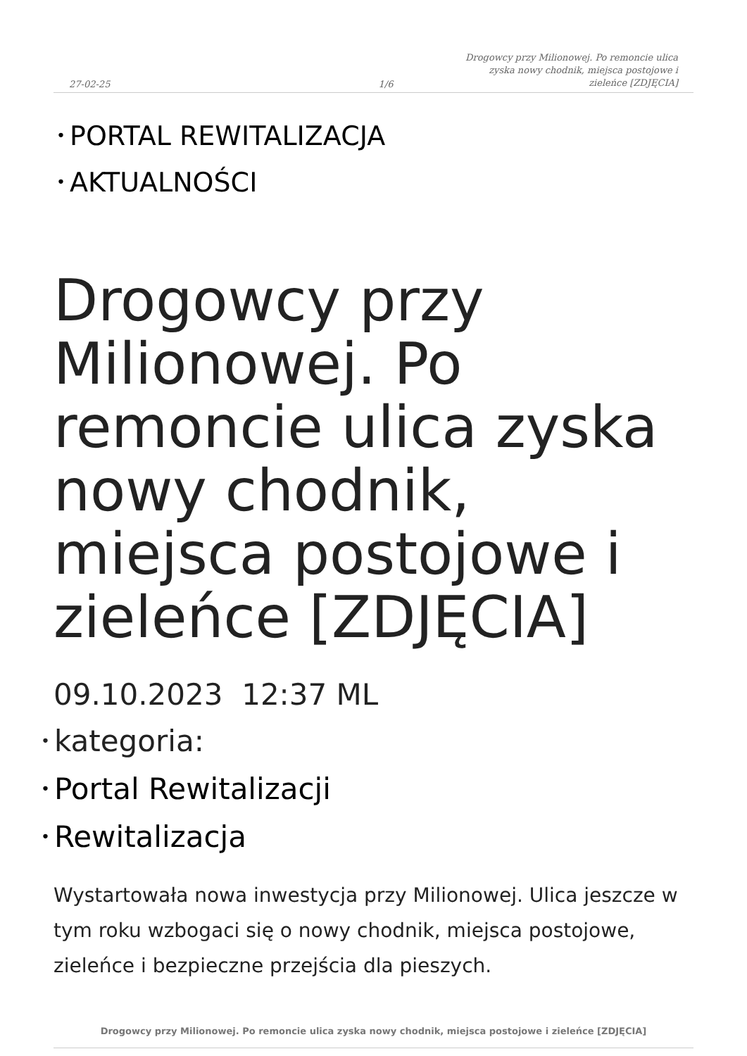27-02-25
1/6
Drogowcy przy Milionowej. Po remoncie ulica zyska nowy chodnik, miejsca postojowe i zieleńce [ZDJĘCIA]
• PORTAL REWITALIZACJA
• AKTUALNOŚCI
Drogowcy przy Milionowej. Po remoncie ulica zyska nowy chodnik, miejsca postojowe i zieleńce [ZDJĘCIA]
09.10.2023 12:37 ML
• kategoria:
• Portal Rewitalizacji
• Rewitalizacja
Wystartowała nowa inwestycja przy Milionowej. Ulica jeszcze w tym roku wzbogaci się o nowy chodnik, miejsca postojowe, zieleńce i bezpieczne przejścia dla pieszych.
Drogowcy przy Milionowej. Po remoncie ulica zyska nowy chodnik, miejsca postojowe i zieleńce [ZDJĘCIA]